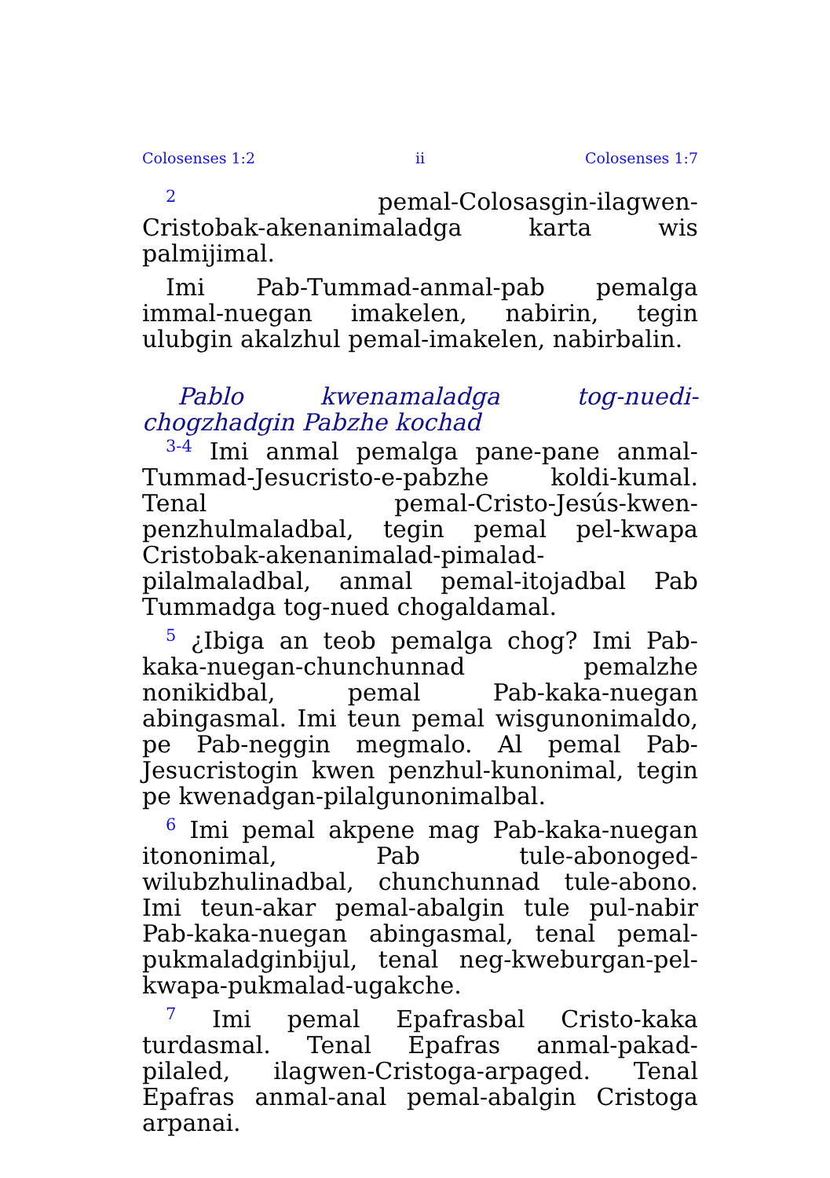Colosenses 1:2 ii Colosenses 1:7
<sup>2</sup> pemal-Colosasgin-ilagwen-Cristobak-akenanimaladga karta wis palmijimal.
Imi Pab-Tummad-anmal-pab pemalga immal-nuegan imakelen, nabirin, tegin ulubgin akalzhul pemal-imakelen, nabirbalin.
Pablo kwenamaladga tog-nuedi-chogzhadgin Pabzhe kochad
<sup>3-4</sup> Imi anmal pemalga pane-pane anmal-Tummad-Jesucristo-e-pabzhe koldi-kumal. Tenal pemal-Cristo-Jesús-kwen-penzhulmaladbal, tegin pemal pel-kwapa Cristobak-akenanimalad-pimalad-pilalmaladbal, anmal pemal-itojadbal Pab Tummadga tog-nued chogaldamal.
<sup>5</sup> ¿Ibiga an teob pemalga chog? Imi Pab-kaka-nuegan-chunchunnad pemalzhe nonikidbal, pemal Pab-kaka-nuegan abingasmal. Imi teun pemal wisgunonimaldo, pe Pab-neggin megmalo. Al pemal Pab-Jesucristogin kwen penzhul-kunonimal, tegin pe kwenadgan-pilalgunonimalbal.
<sup>6</sup> Imi pemal akpene mag Pab-kaka-nuegan itononimal, Pab tule-abonoged-wilubzhulinadbal, chunchunnad tule-abono. Imi teun-akar pemal-abalgin tule pul-nabir Pab-kaka-nuegan abingasmal, tenal pemal-pukmaladginbijul, tenal neg-kweburgan-pel-kwapa-pukmalad-ugakche.
<sup>7</sup> Imi pemal Epafrasbal Cristo-kaka turdasmal. Tenal Epafras anmal-pakad-pilaled, ilagwen-Cristoga-arpaged. Tenal Epafras anmal-anal pemal-abalgin Cristoga arpanai.